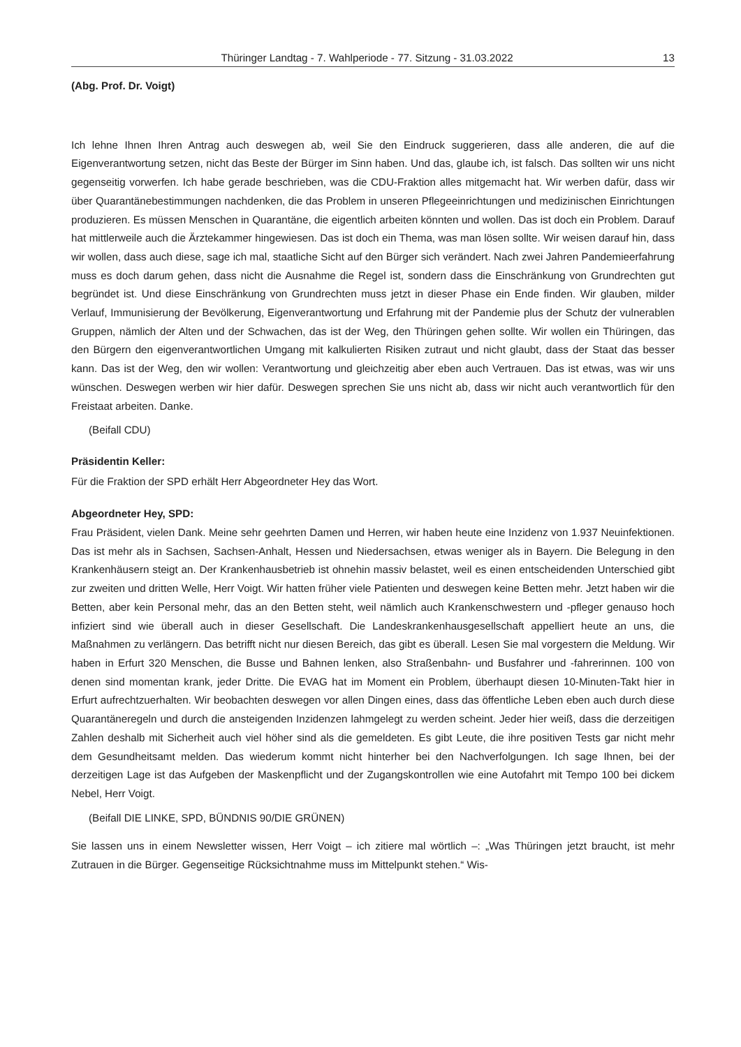Thüringer Landtag - 7. Wahlperiode - 77. Sitzung - 31.03.2022 13
(Abg. Prof. Dr. Voigt)
Ich lehne Ihnen Ihren Antrag auch deswegen ab, weil Sie den Eindruck suggerieren, dass alle anderen, die auf die Eigenverantwortung setzen, nicht das Beste der Bürger im Sinn haben. Und das, glaube ich, ist falsch. Das sollten wir uns nicht gegenseitig vorwerfen. Ich habe gerade beschrieben, was die CDU-Fraktion alles mitgemacht hat. Wir werben dafür, dass wir über Quarantänebestimmungen nachdenken, die das Problem in unseren Pflegeeinrichtungen und medizinischen Einrichtungen produzieren. Es müssen Menschen in Quarantäne, die eigentlich arbeiten könnten und wollen. Das ist doch ein Problem. Darauf hat mittlerweile auch die Ärztekammer hingewiesen. Das ist doch ein Thema, was man lösen sollte. Wir weisen darauf hin, dass wir wollen, dass auch diese, sage ich mal, staatliche Sicht auf den Bürger sich verändert. Nach zwei Jahren Pandemieerfahrung muss es doch darum gehen, dass nicht die Ausnahme die Regel ist, sondern dass die Einschränkung von Grundrechten gut begründet ist. Und diese Einschränkung von Grundrechten muss jetzt in dieser Phase ein Ende finden. Wir glauben, milder Verlauf, Immunisierung der Bevölkerung, Eigenverantwortung und Erfahrung mit der Pandemie plus der Schutz der vulnerablen Gruppen, nämlich der Alten und der Schwachen, das ist der Weg, den Thüringen gehen sollte. Wir wollen ein Thüringen, das den Bürgern den eigenverantwortlichen Umgang mit kalkulierten Risiken zutraut und nicht glaubt, dass der Staat das besser kann. Das ist der Weg, den wir wollen: Verantwortung und gleichzeitig aber eben auch Vertrauen. Das ist etwas, was wir uns wünschen. Deswegen werben wir hier dafür. Deswegen sprechen Sie uns nicht ab, dass wir nicht auch verantwortlich für den Freistaat arbeiten. Danke.
(Beifall CDU)
Präsidentin Keller:
Für die Fraktion der SPD erhält Herr Abgeordneter Hey das Wort.
Abgeordneter Hey, SPD:
Frau Präsident, vielen Dank. Meine sehr geehrten Damen und Herren, wir haben heute eine Inzidenz von 1.937 Neuinfektionen. Das ist mehr als in Sachsen, Sachsen-Anhalt, Hessen und Niedersachsen, etwas weniger als in Bayern. Die Belegung in den Krankenhäusern steigt an. Der Krankenhausbetrieb ist ohnehin massiv belastet, weil es einen entscheidenden Unterschied gibt zur zweiten und dritten Welle, Herr Voigt. Wir hatten früher viele Patienten und deswegen keine Betten mehr. Jetzt haben wir die Betten, aber kein Personal mehr, das an den Betten steht, weil nämlich auch Krankenschwestern und -pfleger genauso hoch infiziert sind wie überall auch in dieser Gesellschaft. Die Landeskrankenhausgesellschaft appelliert heute an uns, die Maßnahmen zu verlängern. Das betrifft nicht nur diesen Bereich, das gibt es überall. Lesen Sie mal vorgestern die Meldung. Wir haben in Erfurt 320 Menschen, die Busse und Bahnen lenken, also Straßenbahn- und Busfahrer und -fahrerinnen. 100 von denen sind momentan krank, jeder Dritte. Die EVAG hat im Moment ein Problem, überhaupt diesen 10-Minuten-Takt hier in Erfurt aufrechtzuerhalten. Wir beobachten deswegen vor allen Dingen eines, dass das öffentliche Leben eben auch durch diese Quarantäneregeln und durch die ansteigenden Inzidenzen lahmgelegt zu werden scheint. Jeder hier weiß, dass die derzeitigen Zahlen deshalb mit Sicherheit auch viel höher sind als die gemeldeten. Es gibt Leute, die ihre positiven Tests gar nicht mehr dem Gesundheitsamt melden. Das wiederum kommt nicht hinterher bei den Nachverfolgungen. Ich sage Ihnen, bei der derzeitigen Lage ist das Aufgeben der Maskenpflicht und der Zugangskontrollen wie eine Autofahrt mit Tempo 100 bei dickem Nebel, Herr Voigt.
(Beifall DIE LINKE, SPD, BÜNDNIS 90/DIE GRÜNEN)
Sie lassen uns in einem Newsletter wissen, Herr Voigt – ich zitiere mal wörtlich –: „Was Thüringen jetzt braucht, ist mehr Zutrauen in die Bürger. Gegenseitige Rücksichtnahme muss im Mittelpunkt stehen.“ Wis-